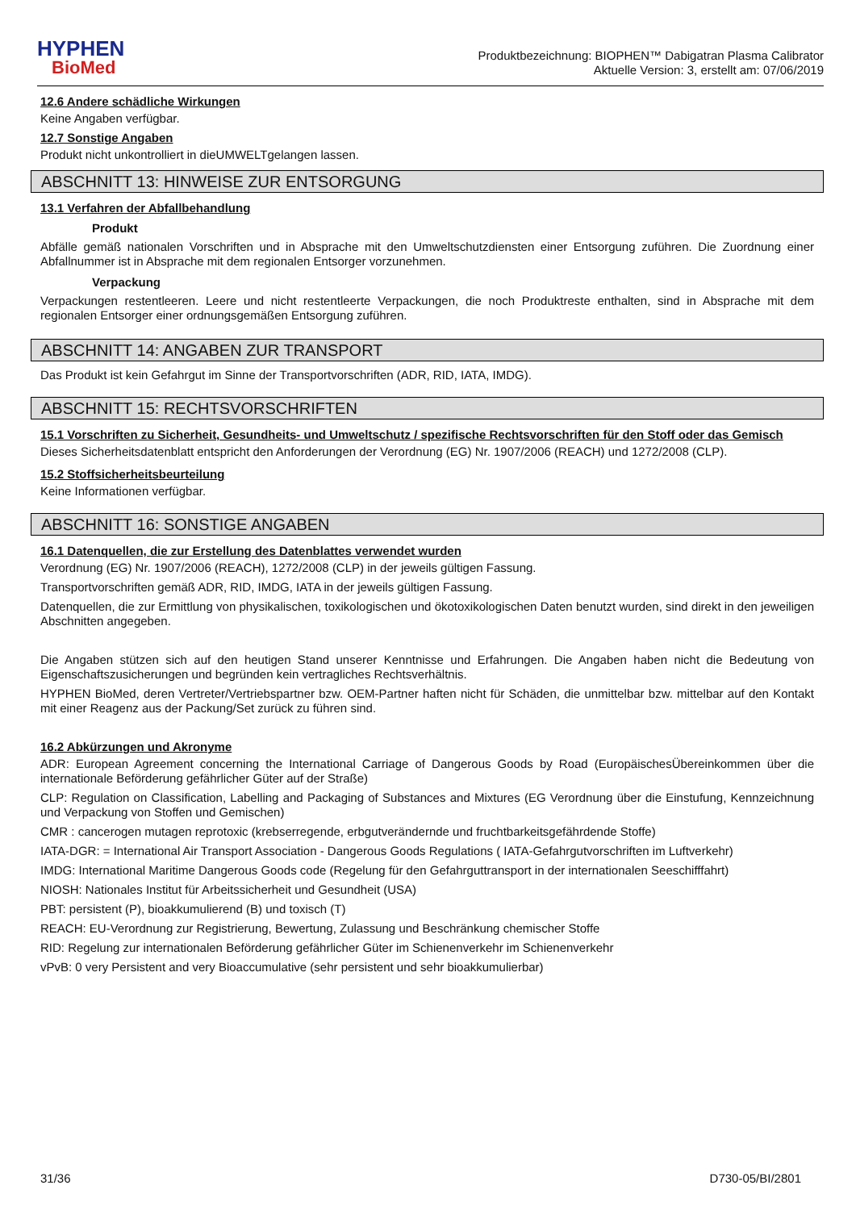HYPHEN
BioMed
Produktbezeichnung: BIOPHEN™ Dabigatran Plasma Calibrator
Aktuelle Version: 3, erstellt am: 07/06/2019
12.6 Andere schädliche Wirkungen
Keine Angaben verfügbar.
12.7 Sonstige Angaben
Produkt nicht unkontrolliert in dieUMWELTgelangen lassen.
ABSCHNITT 13: HINWEISE ZUR ENTSORGUNG
13.1 Verfahren der Abfallbehandlung
Produkt
Abfälle gemäß nationalen Vorschriften und in Absprache mit den Umweltschutzdiensten einer Entsorgung zuführen. Die Zuordnung einer Abfallnummer ist in Absprache mit dem regionalen Entsorger vorzunehmen.
Verpackung
Verpackungen restentleeren. Leere und nicht restentleerte Verpackungen, die noch Produktreste enthalten, sind in Absprache mit dem regionalen Entsorger einer ordnungsgemäßen Entsorgung zuführen.
ABSCHNITT 14: ANGABEN ZUR TRANSPORT
Das Produkt ist kein Gefahrgut im Sinne der Transportvorschriften (ADR, RID, IATA, IMDG).
ABSCHNITT 15: RECHTSVORSCHRIFTEN
15.1 Vorschriften zu Sicherheit, Gesundheits- und Umweltschutz / spezifische Rechtsvorschriften für den Stoff oder das Gemisch
Dieses Sicherheitsdatenblatt entspricht den Anforderungen der Verordnung (EG) Nr. 1907/2006 (REACH) und 1272/2008 (CLP).
15.2 Stoffsicherheitsbeurteilung
Keine Informationen verfügbar.
ABSCHNITT 16: SONSTIGE ANGABEN
16.1 Datenquellen, die zur Erstellung des Datenblattes verwendet wurden
Verordnung (EG) Nr. 1907/2006 (REACH), 1272/2008 (CLP) in der jeweils gültigen Fassung.
Transportvorschriften gemäß ADR, RID, IMDG, IATA in der jeweils gültigen Fassung.
Datenquellen, die zur Ermittlung von physikalischen, toxikologischen und ökotoxikologischen Daten benutzt wurden, sind direkt in den jeweiligen Abschnitten angegeben.
Die Angaben stützen sich auf den heutigen Stand unserer Kenntnisse und Erfahrungen. Die Angaben haben nicht die Bedeutung von Eigenschaftszusicherungen und begründen kein vertragliches Rechtsverhältnis.
HYPHEN BioMed, deren Vertreter/Vertriebspartner bzw. OEM-Partner haften nicht für Schäden, die unmittelbar bzw. mittelbar auf den Kontakt mit einer Reagenz aus der Packung/Set zurück zu führen sind.
16.2 Abkürzungen und Akronyme
ADR: European Agreement concerning the International Carriage of Dangerous Goods by Road (EuropäischesÜbereinkommen über die internationale Beförderung gefährlicher Güter auf der Straße)
CLP: Regulation on Classification, Labelling and Packaging of Substances and Mixtures (EG Verordnung über die Einstufung, Kennzeichnung und Verpackung von Stoffen und Gemischen)
CMR : cancerogen mutagen reprotoxic (krebserregende, erbgutverändernde und fruchtbarkeitsgefährdende Stoffe)
IATA-DGR: = International Air Transport Association - Dangerous Goods Regulations ( IATA-Gefahrgutvorschriften im Luftverkehr)
IMDG: International Maritime Dangerous Goods code (Regelung für den Gefahrguttransport in der internationalen Seeschifffahrt)
NIOSH: Nationales Institut für Arbeitssicherheit und Gesundheit (USA)
PBT: persistent (P), bioakkumulierend (B) und toxisch (T)
REACH: EU-Verordnung zur Registrierung, Bewertung, Zulassung und Beschränkung chemischer Stoffe
RID: Regelung zur internationalen Beförderung gefährlicher Güter im Schienenverkehr im Schienenverkehr
vPvB: 0 very Persistent and very Bioaccumulative (sehr persistent und sehr bioakkumulierbar)
31/36 D730-05/BI/2801